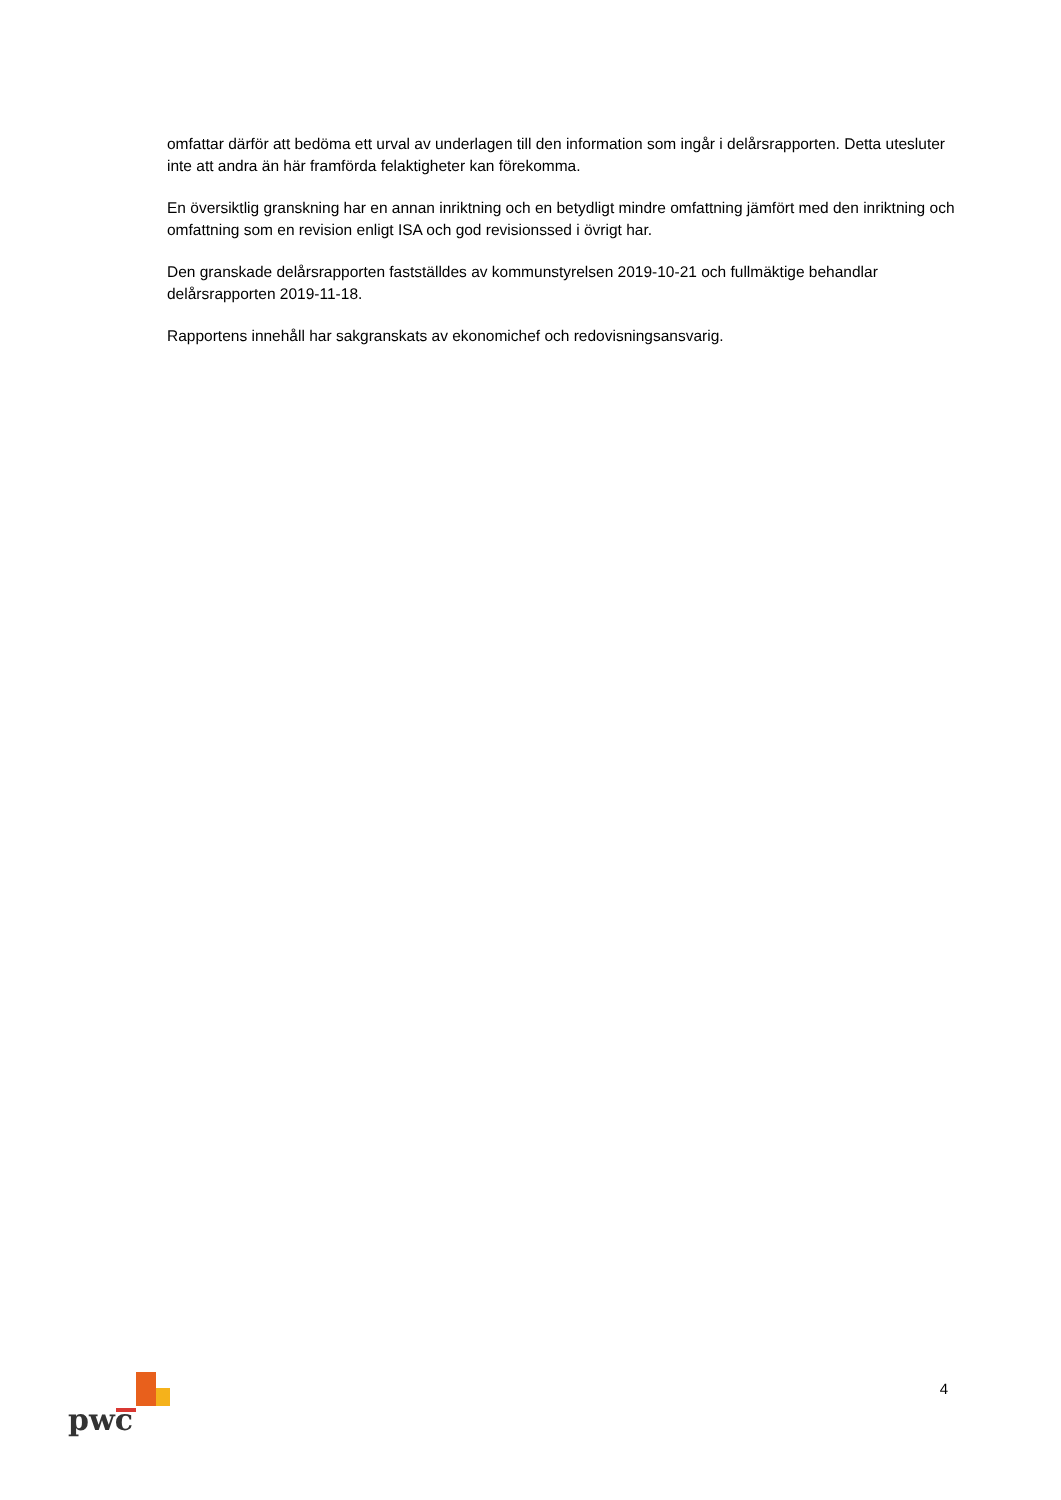omfattar därför att bedöma ett urval av underlagen till den information som ingår i delårsrapporten. Detta utesluter inte att andra än här framförda felaktigheter kan förekomma.
En översiktlig granskning har en annan inriktning och en betydligt mindre omfattning jämfört med den inriktning och omfattning som en revision enligt ISA och god revisionssed i övrigt har.
Den granskade delårsrapporten fastställdes av kommunstyrelsen 2019-10-21 och fullmäktige behandlar delårsrapporten 2019-11-18.
Rapportens innehåll har sakgranskats av ekonomichef och redovisningsansvarig.
pwc
4